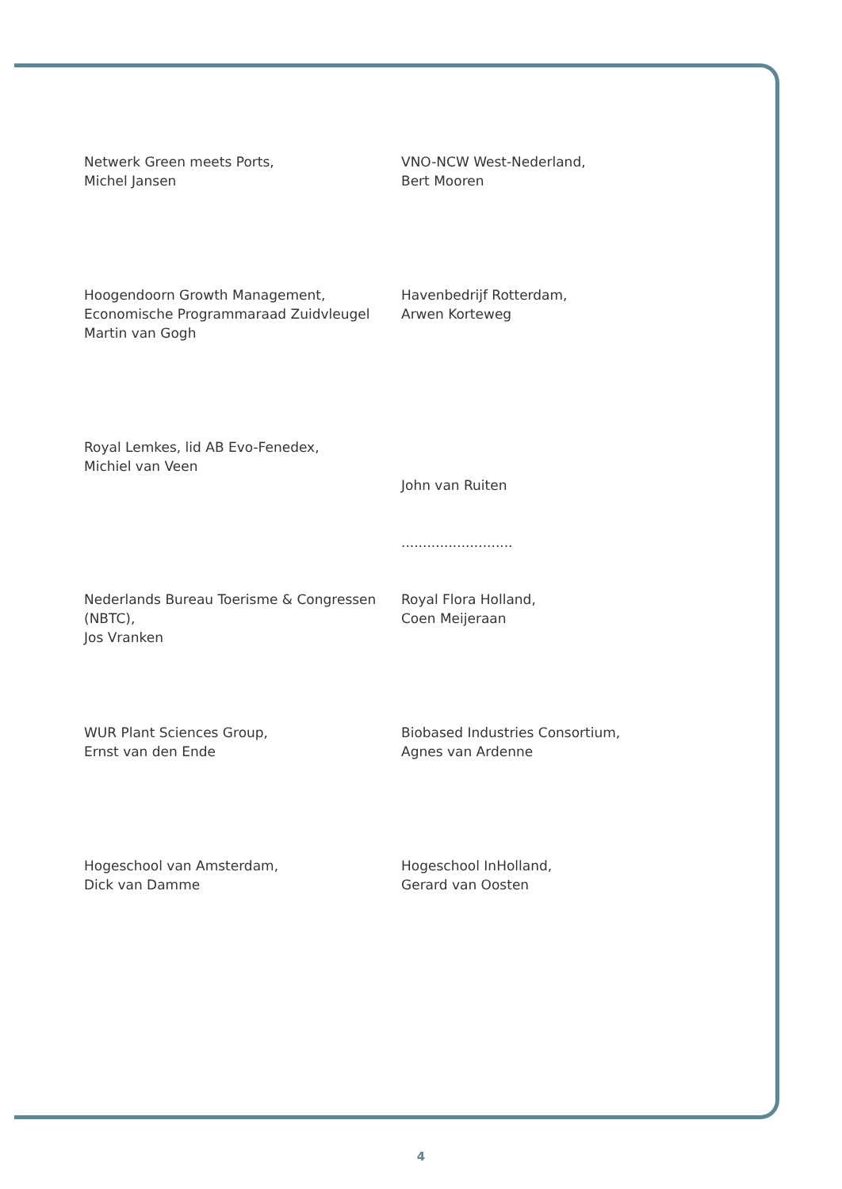Netwerk Green meets Ports,
Michel Jansen
VNO-NCW West-Nederland,
Bert Mooren
Hoogendoorn Growth Management,
Economische Programmaraad Zuidvleugel
Martin van Gogh
Havenbedrijf Rotterdam,
Arwen Korteweg
Royal Lemkes, lid AB Evo-Fenedex,
Michiel van Veen
John van Ruiten
..........................
Nederlands Bureau Toerisme & Congressen (NBTC),
Jos Vranken
Royal Flora Holland,
Coen Meijeraan
WUR Plant Sciences Group,
Ernst van den Ende
Biobased Industries Consortium,
Agnes van Ardenne
Hogeschool van Amsterdam,
Dick van Damme
Hogeschool InHolland,
Gerard van Oosten
4